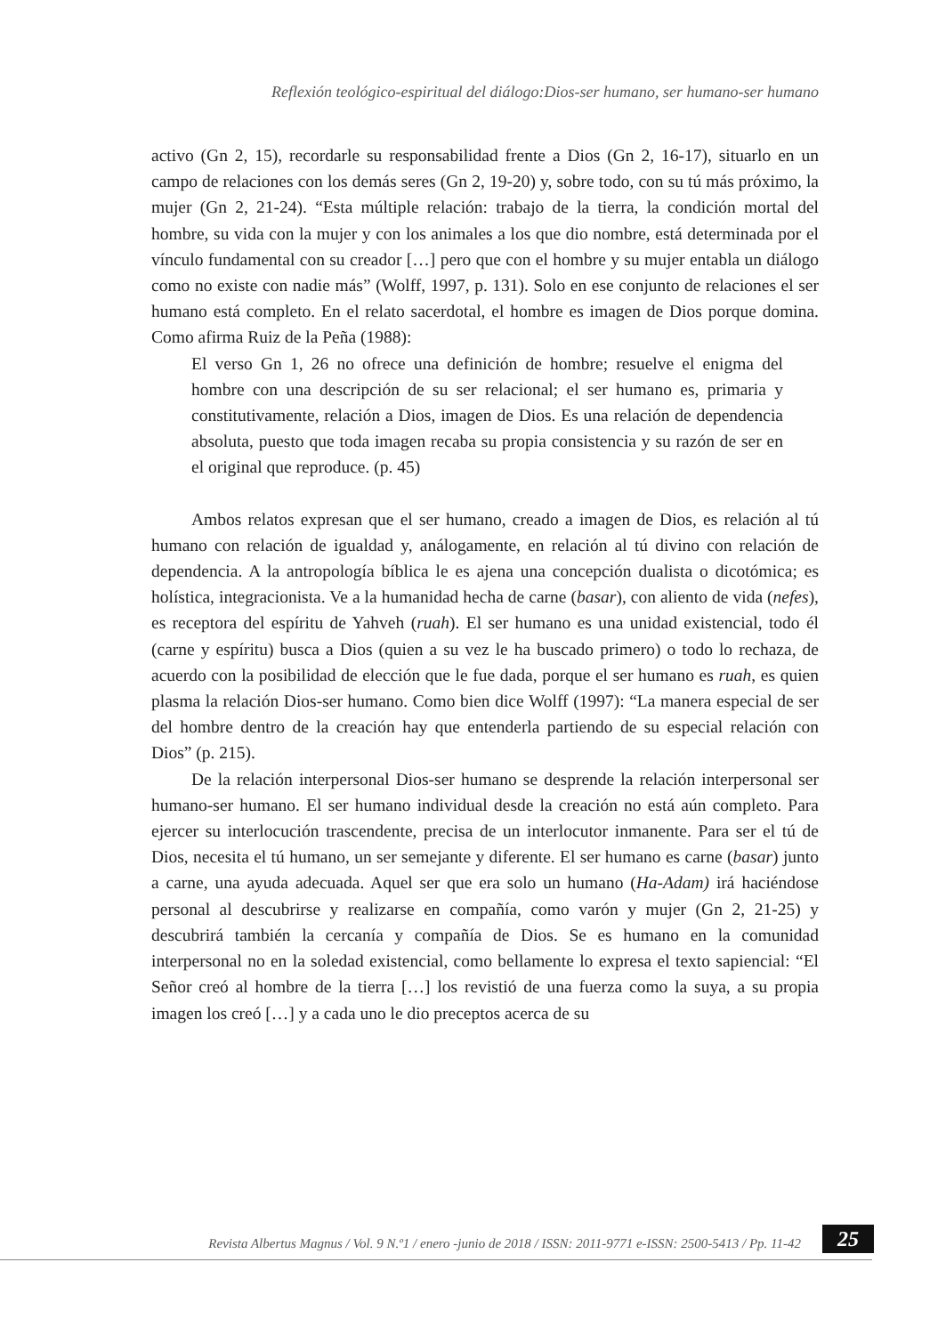Reflexión teológico-espiritual del diálogo:Dios-ser humano, ser humano-ser humano
activo (Gn 2, 15), recordarle su responsabilidad frente a Dios (Gn 2, 16-17), situarlo en un campo de relaciones con los demás seres (Gn 2, 19-20) y, sobre todo, con su tú más próximo, la mujer (Gn 2, 21-24). “Esta múltiple relación: trabajo de la tierra, la condición mortal del hombre, su vida con la mujer y con los animales a los que dio nombre, está determinada por el vínculo fundamental con su creador […] pero que con el hombre y su mujer entabla un diálogo como no existe con nadie más” (Wolff, 1997, p. 131). Solo en ese conjunto de relaciones el ser humano está completo. En el relato sacerdotal, el hombre es imagen de Dios porque domina. Como afirma Ruiz de la Peña (1988):
El verso Gn 1, 26 no ofrece una definición de hombre; resuelve el enigma del hombre con una descripción de su ser relacional; el ser humano es, primaria y constitutivamente, relación a Dios, imagen de Dios. Es una relación de dependencia absoluta, puesto que toda imagen recaba su propia consistencia y su razón de ser en el original que reproduce. (p. 45)
Ambos relatos expresan que el ser humano, creado a imagen de Dios, es relación al tú humano con relación de igualdad y, análogamente, en relación al tú divino con relación de dependencia. A la antropología bíblica le es ajena una concepción dualista o dicotómica; es holística, integracionista. Ve a la humanidad hecha de carne (basar), con aliento de vida (nefes), es receptora del espíritu de Yahveh (ruah). El ser humano es una unidad existencial, todo él (carne y espíritu) busca a Dios (quien a su vez le ha buscado primero) o todo lo rechaza, de acuerdo con la posibilidad de elección que le fue dada, porque el ser humano es ruah, es quien plasma la relación Dios-ser humano. Como bien dice Wolff (1997): “La manera especial de ser del hombre dentro de la creación hay que entenderla partiendo de su especial relación con Dios” (p. 215).
De la relación interpersonal Dios-ser humano se desprende la relación interpersonal ser humano-ser humano. El ser humano individual desde la creación no está aún completo. Para ejercer su interlocución trascendente, precisa de un interlocutor inmanente. Para ser el tú de Dios, necesita el tú humano, un ser semejante y diferente. El ser humano es carne (basar) junto a carne, una ayuda adecuada. Aquel ser que era solo un humano (Ha-Adam) irá haciéndose personal al descubrirse y realizarse en compañía, como varón y mujer (Gn 2, 21-25) y descubrirá también la cercanía y compañía de Dios. Se es humano en la comunidad interpersonal no en la soledad existencial, como bellamente lo expresa el texto sapiencial: “El Señor creó al hombre de la tierra […] los revistió de una fuerza como la suya, a su propia imagen los creó […] y a cada uno le dio preceptos acerca de su
Revista Albertus Magnus / Vol. 9 N.º1 / enero -junio de 2018 / ISSN: 2011-9771 e-ISSN: 2500-5413 / Pp. 11-42
25